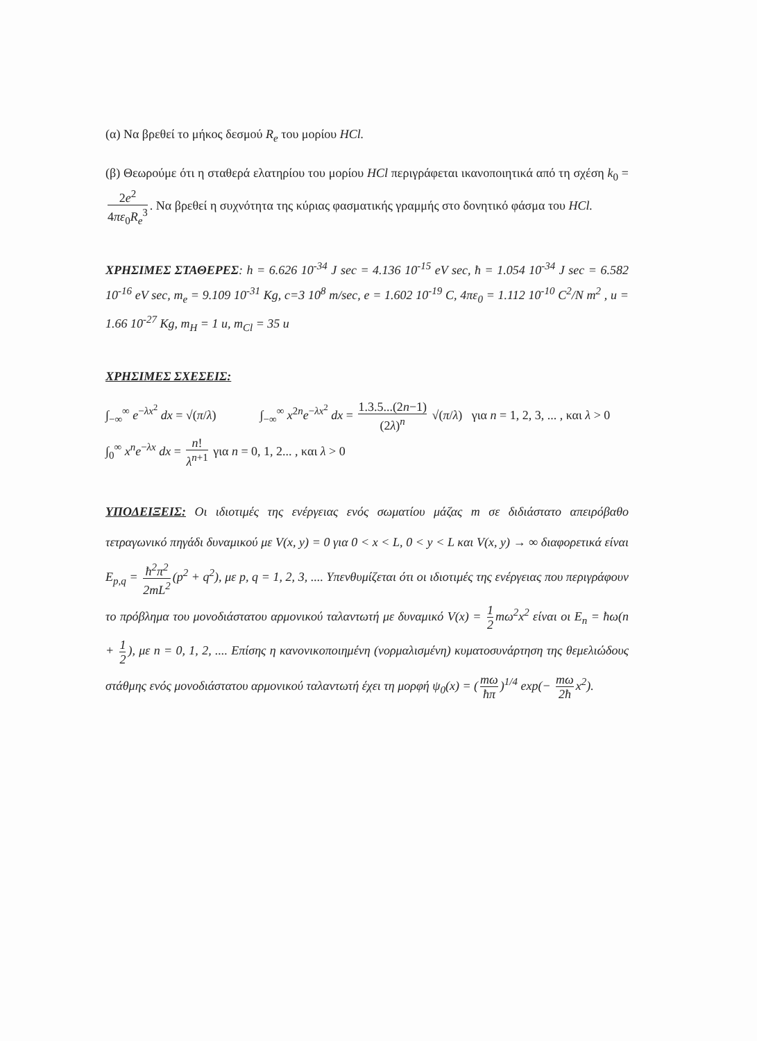(α) Να βρεθεί το μήκος δεσμού R<sub>e</sub> του μορίου HCl.
(β) Θεωρούμε ότι η σταθερά ελατηρίου του μορίου HCl περιγράφεται ικανοποιητικά από τη σχέση k<sub>0</sub> = 2e<sup>2</sup> 4πε<sub>0</sub>R<sub>e</sub><sup>3</sup>. Να βρεθεί η συχνότητα της κύριας φασματικής γραμμής στο δονητικό φάσμα του HCl.
ΧΡΗΣΙΜΕΣ ΣΤΑΘΕΡΕΣ: h = 6.626 10<sup>-34</sup> J sec = 4.136 10<sup>-15</sup> eV sec, ħ = 1.054 10<sup>-34</sup> J sec = 6.582 10<sup>-16</sup> eV sec, m<sub>e</sub> = 9.109 10<sup>-31</sup> Kg, c=3 10<sup>8</sup> m/sec, e = 1.602 10<sup>-19</sup> C, 4πε<sub>0</sub> = 1.112 10<sup>-10</sup> C<sup>2</sup>/N m<sup>2</sup> , u = 1.66 10<sup>-27</sup> Kg, m<sub>H</sub> = 1 u, m<sub>Cl</sub> = 35 u
ΧΡΗΣΙΜΕΣ ΣΧΕΣΕΙΣ:
∫<sub>−∞</sub><sup>∞</sup> e<sup>−λx<sup>2</sup></sup> dx = √(π/λ) ∫<sub>−∞</sub><sup>∞</sup> x<sup>2n</sup>e<sup>−λx<sup>2</sup></sup> dx = 1.3.5...(2n−1) (2λ)<sup>n</sup> √(π/λ) για n = 1, 2, 3, ... , και λ > 0
∫<sub>0</sub><sup>∞</sup> x<sup>n</sup>e<sup>−λx</sup> dx = n! λ<sup>n+1</sup> για n = 0, 1, 2... , και λ > 0
ΥΠΟΔΕΙΞΕΙΣ: Οι ιδιοτιμές της ενέργειας ενός σωματίου μάζας m σε διδιάστατο απειρόβαθο τετραγωνικό πηγάδι δυναμικού με V(x, y) = 0 για 0 < x < L, 0 < y < L και V(x, y) → ∞ διαφορετικά είναι E<sub>p,q</sub> = ħ<sup>2</sup>π<sup>2</sup> 2mL<sup>2</sup> (p<sup>2</sup> + q<sup>2</sup>), με p, q = 1, 2, 3, .... Υπενθυμίζεται ότι οι ιδιοτιμές της ενέργειας που περιγράφουν το πρόβλημα του μονοδιάστατου αρμονικού ταλαντωτή με δυναμικό V(x) = 1 2 mω<sup>2</sup>x<sup>2</sup> είναι οι E<sub>n</sub> = ħω(n + 1 2), με n = 0, 1, 2, .... Επίσης η κανονικοποιημένη (νορμαλισμένη) κυματοσυνάρτηση της θεμελιώδους στάθμης ενός μονοδιάστατου αρμονικού ταλαντωτή έχει τη μορφή ψ<sub>0</sub>(x) = (mω ħπ)<sup>1/4</sup> exp(− mω 2ħ x<sup>2</sup>).